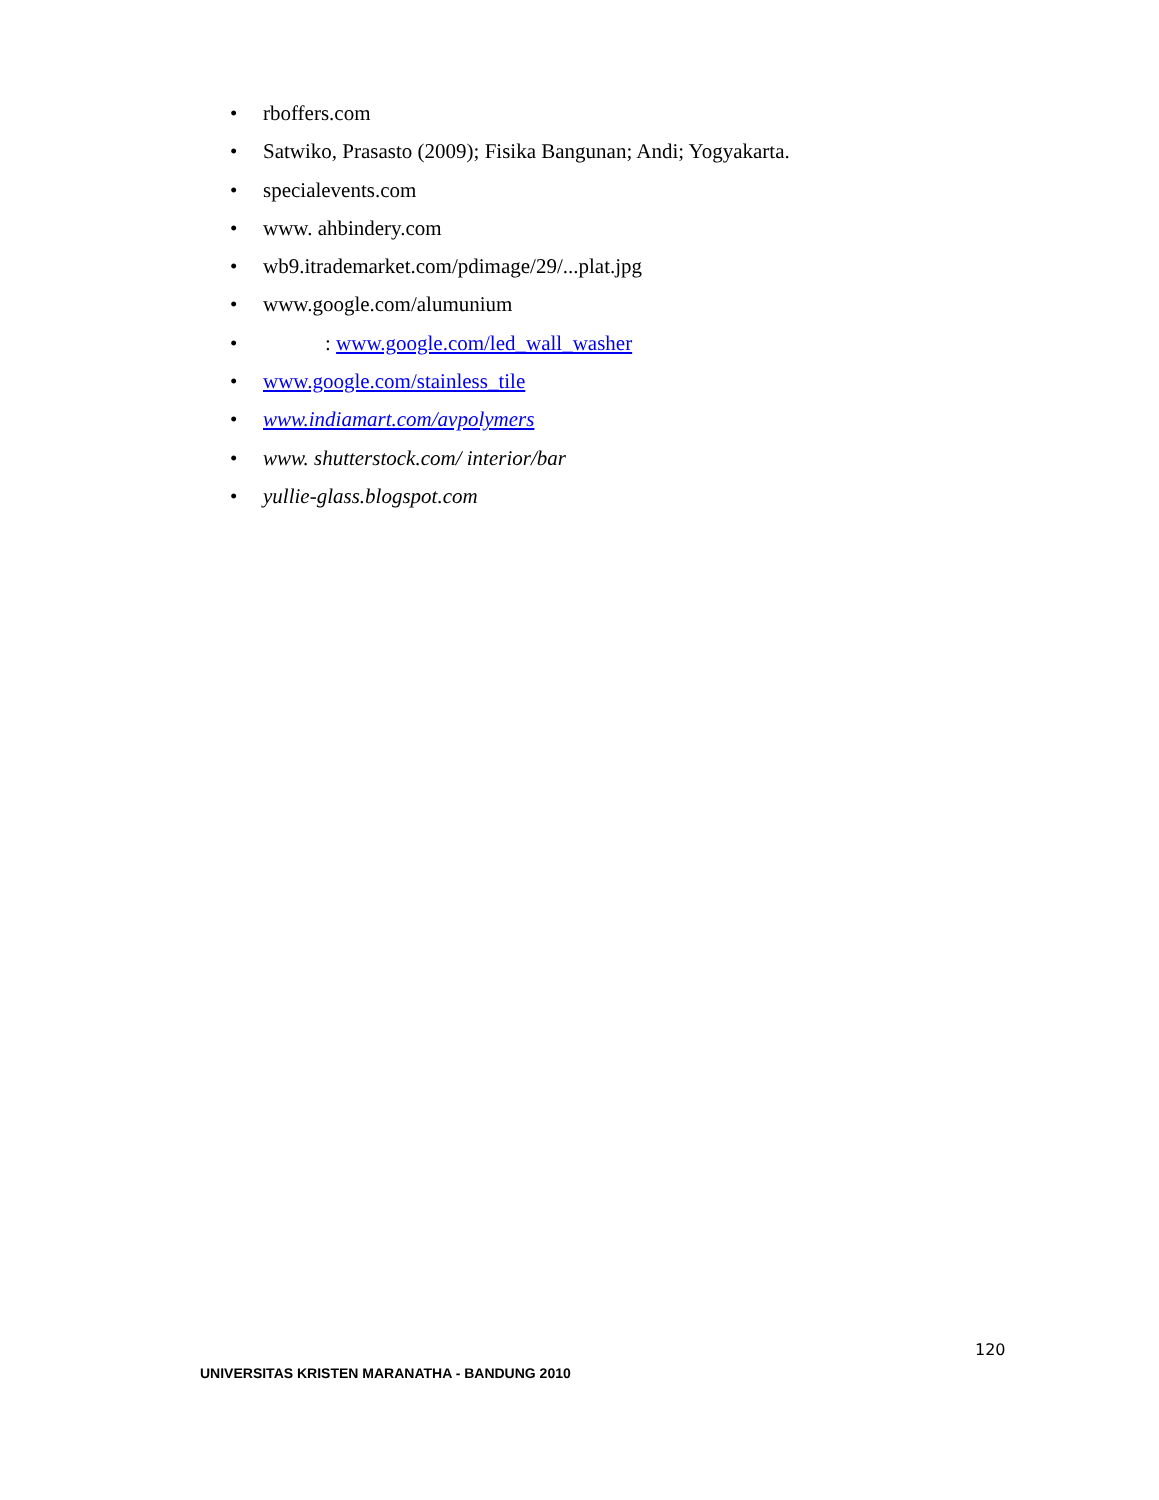• rboffers.com
• Satwiko, Prasasto (2009); Fisika Bangunan; Andi; Yogyakarta.
• specialevents.com
• www. ahbindery.com
• wb9.itrademarket.com/pdimage/29/...plat.jpg
• www.google.com/alumunium
• : www.google.com/led_wall_washer
• www.google.com/stainless_tile
• www.indiamart.com/avpolymers
• www. shutterstock.com/ interior/bar
• yullie-glass.blogspot.com
120
UNIVERSITAS KRISTEN MARANATHA - BANDUNG 2010